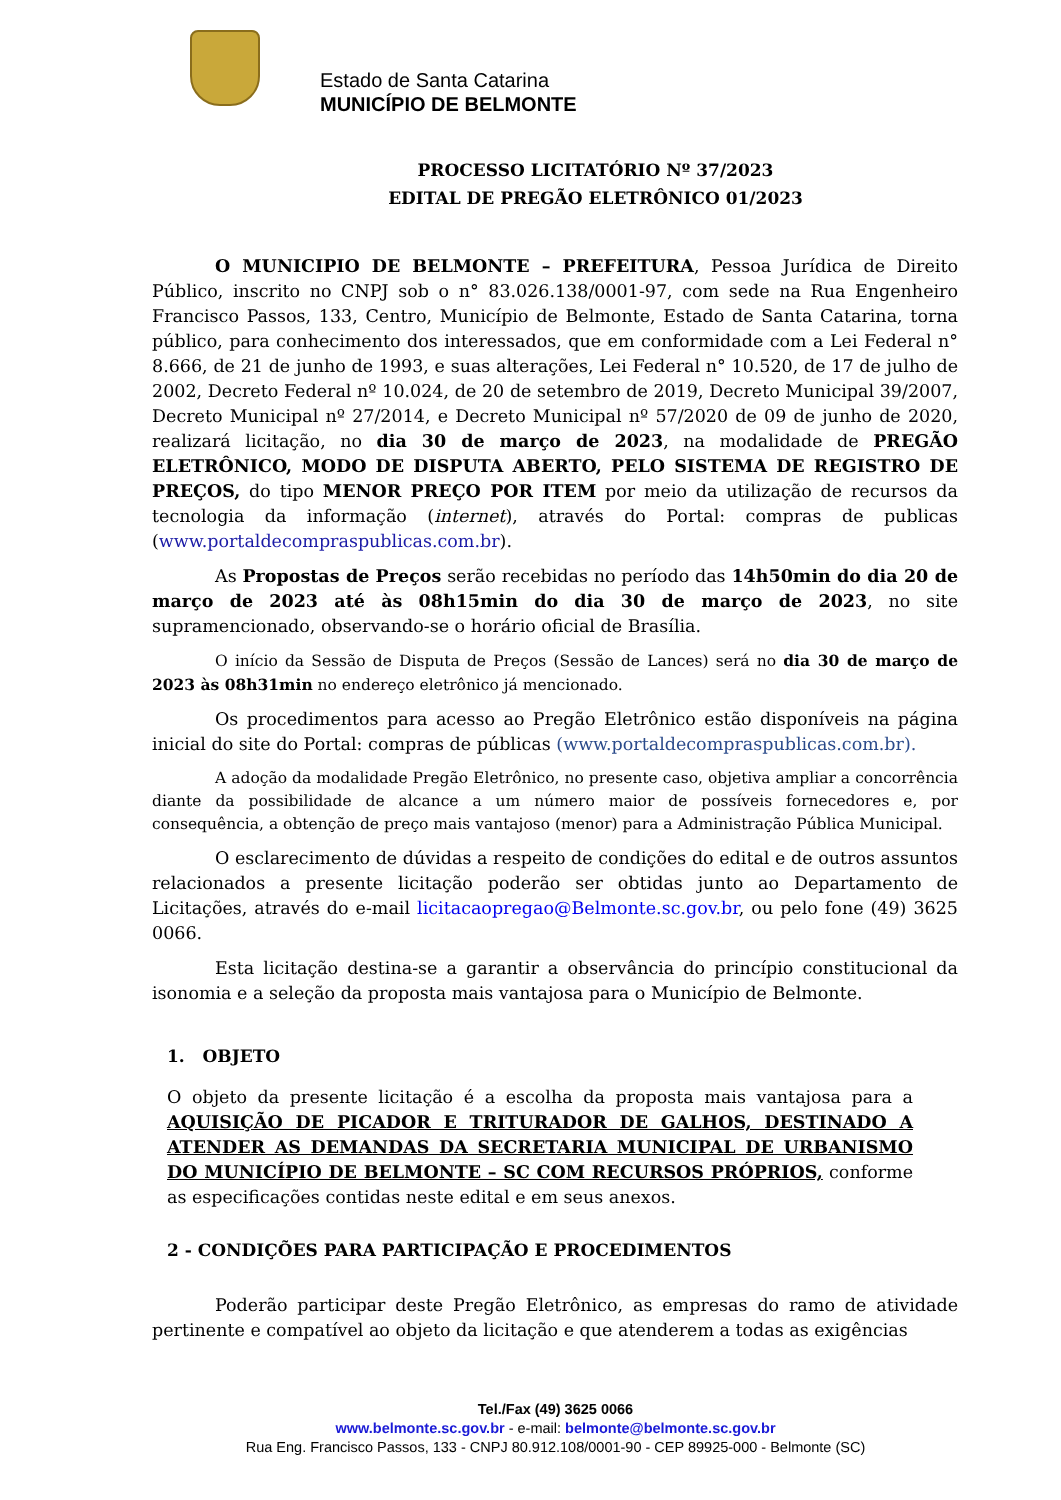Estado de Santa Catarina
MUNICÍPIO DE BELMONTE
PROCESSO LICITATÓRIO Nº 37/2023
EDITAL DE PREGÃO ELETRÔNICO 01/2023
O MUNICIPIO DE BELMONTE – PREFEITURA, Pessoa Jurídica de Direito Público, inscrito no CNPJ sob o n° 83.026.138/0001-97, com sede na Rua Engenheiro Francisco Passos, 133, Centro, Município de Belmonte, Estado de Santa Catarina, torna público, para conhecimento dos interessados, que em conformidade com a Lei Federal n° 8.666, de 21 de junho de 1993, e suas alterações, Lei Federal n° 10.520, de 17 de julho de 2002, Decreto Federal nº 10.024, de 20 de setembro de 2019, Decreto Municipal 39/2007, Decreto Municipal nº 27/2014, e Decreto Municipal nº 57/2020 de 09 de junho de 2020, realizará licitação, no dia 30 de março de 2023, na modalidade de PREGÃO ELETRÔNICO, MODO DE DISPUTA ABERTO, PELO SISTEMA DE REGISTRO DE PREÇOS, do tipo MENOR PREÇO POR ITEM por meio da utilização de recursos da tecnologia da informação (internet), através do Portal: compras de publicas (www.portaldecompraspublicas.com.br).
As Propostas de Preços serão recebidas no período das 14h50min do dia 20 de março de 2023 até às 08h15min do dia 30 de março de 2023, no site supramencionado, observando-se o horário oficial de Brasília.
O início da Sessão de Disputa de Preços (Sessão de Lances) será no dia 30 de março de 2023 às 08h31min no endereço eletrônico já mencionado.
Os procedimentos para acesso ao Pregão Eletrônico estão disponíveis na página inicial do site do Portal: compras de públicas (www.portaldecompraspublicas.com.br).
A adoção da modalidade Pregão Eletrônico, no presente caso, objetiva ampliar a concorrência diante da possibilidade de alcance a um número maior de possíveis fornecedores e, por consequência, a obtenção de preço mais vantajoso (menor) para a Administração Pública Municipal.
O esclarecimento de dúvidas a respeito de condições do edital e de outros assuntos relacionados a presente licitação poderão ser obtidas junto ao Departamento de Licitações, através do e-mail licitacaopregao@Belmonte.sc.gov.br, ou pelo fone (49) 3625 0066.
Esta licitação destina-se a garantir a observância do princípio constitucional da isonomia e a seleção da proposta mais vantajosa para o Município de Belmonte.
1. OBJETO
O objeto da presente licitação é a escolha da proposta mais vantajosa para a AQUISIÇÃO DE PICADOR E TRITURADOR DE GALHOS, DESTINADO A ATENDER AS DEMANDAS DA SECRETARIA MUNICIPAL DE URBANISMO DO MUNICÍPIO DE BELMONTE – SC COM RECURSOS PRÓPRIOS, conforme as especificações contidas neste edital e em seus anexos.
2 - CONDIÇÕES PARA PARTICIPAÇÃO E PROCEDIMENTOS
Poderão participar deste Pregão Eletrônico, as empresas do ramo de atividade pertinente e compatível ao objeto da licitação e que atenderem a todas as exigências
Tel./Fax (49) 3625 0066
www.belmonte.sc.gov.br - e-mail: belmonte@belmonte.sc.gov.br
Rua Eng. Francisco Passos, 133 - CNPJ 80.912.108/0001-90 - CEP 89925-000 - Belmonte (SC)